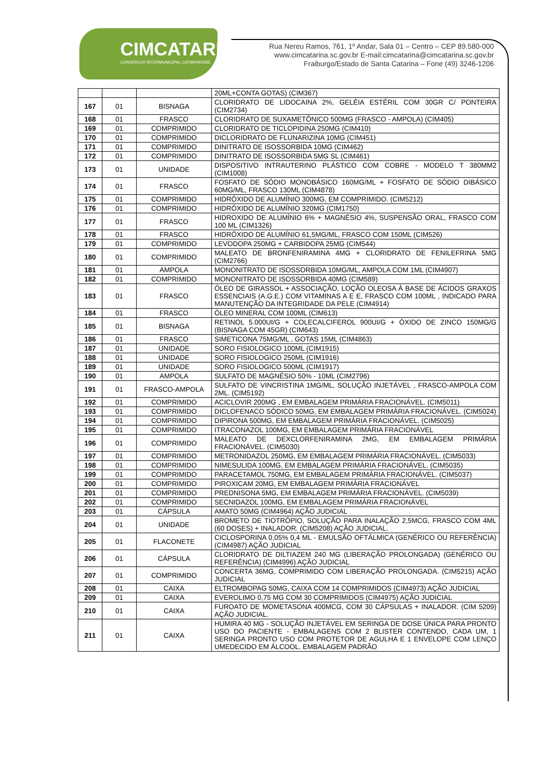CIMCATARINA
CONSÓRCIO INTERMUNICIPAL CATARINENSE
Rua Nereu Ramos, 761, 1º Andar, Sala 01 – Centro – CEP 89.580-000
www.cimcatarina.sc.gov.br E-mail:cimcatarina@cimcatarina.sc.gov.br
Fraiburgo/Estado de Santa Catarina – Fone (49) 3246-1206
| | | | 20ML+CONTA GOTAS) (CIM367) |
| 167 | 01 | BISNAGA | CLORIDRATO DE LIDOCAINA 2%, GELÉIA ESTÉRIL COM 30GR C/ PONTEIRA (CIM2734) |
| 168 | 01 | FRASCO | CLORIDRATO DE SUXAMETÔNICO 500MG (FRASCO - AMPOLA) (CIM405) |
| 169 | 01 | COMPRIMIDO | CLORIDRATO DE TICLOPIDINA 250MG (CIM410) |
| 170 | 01 | COMPRIMIDO | DICLORIDRATO DE FLUNARIZINA 10MG (CIM451) |
| 171 | 01 | COMPRIMIDO | DINITRATO DE ISOSSORBIDA 10MG (CIM462) |
| 172 | 01 | COMPRIMIDO | DINITRATO DE ISOSSORBIDA 5MG SL (CIM461) |
| 173 | 01 | UNIDADE | DISPOSITIVO INTRAUTERINO PLÁSTICO COM COBRE - MODELO T 380MM2 (CIM1008) |
| 174 | 01 | FRASCO | FOSFATO DE SÓDIO MONOBÁSICO 160MG/ML + FOSFATO DE SÓDIO DIBÁSICO 60MG/ML, FRASCO 130ML (CIM4878) |
| 175 | 01 | COMPRIMIDO | HIDRÓXIDO DE ALUMÍNIO 300MG, EM COMPRIMIDO. (CIM5212) |
| 176 | 01 | COMPRIMIDO | HIDRÓXIDO DE ALUMÍNIO 320MG (CIM1750) |
| 177 | 01 | FRASCO | HIDROXIDO DE ALUMÍNIO 6% + MAGNÉSIO 4%, SUSPENSÃO ORAL, FRASCO COM 100 ML (CIM1326) |
| 178 | 01 | FRASCO | HIDRÓXIDO DE ALUMÍNIO 61,5MG/ML, FRASCO COM 150ML (CIM526) |
| 179 | 01 | COMPRIMIDO | LEVODOPA 250MG + CARBIDOPA 25MG (CIM544) |
| 180 | 01 | COMPRIMIDO | MALEATO DE BRONFENIRAMINA 4MG + CLORIDRATO DE FENILEFRINA 5MG (CIM2766) |
| 181 | 01 | AMPOLA | MONONITRATO DE ISOSSORBIDA 10MG/ML, AMPOLA COM 1ML (CIM4907) |
| 182 | 01 | COMPRIMIDO | MONONITRATO DE ISOSSORBIDA 40MG (CIM589) |
| 183 | 01 | FRASCO | ÓLEO DE GIRASSOL + ASSOCIAÇÃO, LOÇÃO OLEOSA À BASE DE ÁCIDOS GRAXOS ESSENCIAIS (A.G.E.) COM VITAMINAS A E E, FRASCO COM 100ML , INDICADO PARA MANUTENÇÃO DA INTEGRIDADE DA PELE (CIM4914) |
| 184 | 01 | FRASCO | ÓLEO MINERAL COM 100ML (CIM613) |
| 185 | 01 | BISNAGA | RETINOL 5.000UI/G + COLECALCIFEROL 900UI/G + ÓXIDO DE ZINCO 150MG/G (BISNAGA COM 45GR) (CIM643) |
| 186 | 01 | FRASCO | SIMETICONA 75MG/ML , GOTAS 15ML (CIM4863) |
| 187 | 01 | UNIDADE | SORO FISIOLOGICO 100ML (CIM1915) |
| 188 | 01 | UNIDADE | SORO FISIOLOGICO 250ML (CIM1916) |
| 189 | 01 | UNIDADE | SORO FISIOLOGICO 500ML (CIM1917) |
| 190 | 01 | AMPOLA | SULFATO DE MAGNÉSIO 50% - 10ML (CIM2796) |
| 191 | 01 | FRASCO-AMPOLA | SULFATO DE VINCRISTINA 1MG/ML, SOLUÇÃO INJETÁVEL , FRASCO-AMPOLA COM 2ML. (CIM5192) |
| 192 | 01 | COMPRIMIDO | ACICLOVIR 200MG , EM EMBALAGEM PRIMÁRIA FRACIONÁVEL. (CIM5011) |
| 193 | 01 | COMPRIMIDO | DICLOFENACO SÓDICO 50MG, EM EMBALAGEM PRIMÁRIA FRACIONÁVEL. (CIM5024) |
| 194 | 01 | COMPRIMIDO | DIPIRONA 500MG, EM EMBALAGEM PRIMÁRIA FRACIONÁVEL. (CIM5025) |
| 195 | 01 | COMPRIMIDO | ITRACONAZOL 100MG, EM EMBALAGEM PRIMÁRIA FRACIONÁVEL |
| 196 | 01 | COMPRIMIDO | MALEATO DE DEXCLORFENIRAMINA 2MG, EM EMBALAGEM PRIMÁRIA FRACIONÁVEL. (CIM5030) |
| 197 | 01 | COMPRIMIDO | METRONIDAZOL 250MG, EM EMBALAGEM PRIMÁRIA FRACIONÁVEL. (CIM5033) |
| 198 | 01 | COMPRIMIDO | NIMESULIDA 100MG, EM EMBALAGEM PRIMÁRIA FRACIONÁVEL. (CIM5035) |
| 199 | 01 | COMPRIMIDO | PARACETAMOL 750MG, EM EMBALAGEM PRIMÁRIA FRACIONÁVEL. (CIM5037) |
| 200 | 01 | COMPRIMIDO | PIROXICAM 20MG, EM EMBALAGEM PRIMÁRIA FRACIONÁVEL |
| 201 | 01 | COMPRIMIDO | PREDNISONA 5MG, EM EMBALAGEM PRIMÁRIA FRACIONÁVEL. (CIM5039) |
| 202 | 01 | COMPRIMIDO | SECNIDAZOL 100MG, EM EMBALAGEM PRIMÁRIA FRACIONÁVEL |
| 203 | 01 | CÁPSULA | AMATO 50MG (CIM4964) AÇÃO JUDICIAL |
| 204 | 01 | UNIDADE | BROMETO DE TIOTRÓPIO, SOLUÇÃO PARA INALAÇÃO 2,5MCG, FRASCO COM 4ML (60 DOSES) + INALADOR. (CIM5208) AÇÃO JUDICIAL. |
| 205 | 01 | FLACONETE | CICLOSPORINA 0,05% 0,4 ML - EMULSÃO OFTÁLMICA (GENÉRICO OU REFERÊNCIA) (CIM4987) AÇÃO JUDICIAL |
| 206 | 01 | CÁPSULA | CLORIDRATO DE DILTIAZEM 240 MG (LIBERAÇÃO PROLONGADA) (GENÉRICO OU REFERÊNCIA) (CIM4996) AÇÃO JUDICIAL |
| 207 | 01 | COMPRIMIDO | CONCERTA 36MG, COMPRIMIDO COM LIBERAÇÃO PROLONGADA. (CIM5215) AÇÃO JUDICIAL |
| 208 | 01 | CAIXA | ELTROMBOPAG 50MG, CAIXA COM 14 COMPRIMIDOS (CIM4973) AÇÃO JUDICIAL |
| 209 | 01 | CAIXA | EVEROLIMO 0,75 MG COM 30 COMPRIMIDOS (CIM4975) AÇÃO JUDICIAL |
| 210 | 01 | CAIXA | FUROATO DE MOMETASONA 400MCG, COM 30 CÁPSULAS + INALADOR. (CIM 5209) AÇÃO JUDICIAL. |
| 211 | 01 | CAIXA | HUMIRA 40 MG - SOLUÇÃO INJETÁVEL EM SERINGA DE DOSE ÚNICA PARA PRONTO USO DO PACIENTE - EMBALAGENS COM 2 BLISTER CONTENDO, CADA UM, 1 SERINGA PRONTO USO COM PROTETOR DE AGULHA E 1 ENVELOPE COM LENÇO UMEDECIDO EM ÁLCOOL. EMBALAGEM PADRÃO |